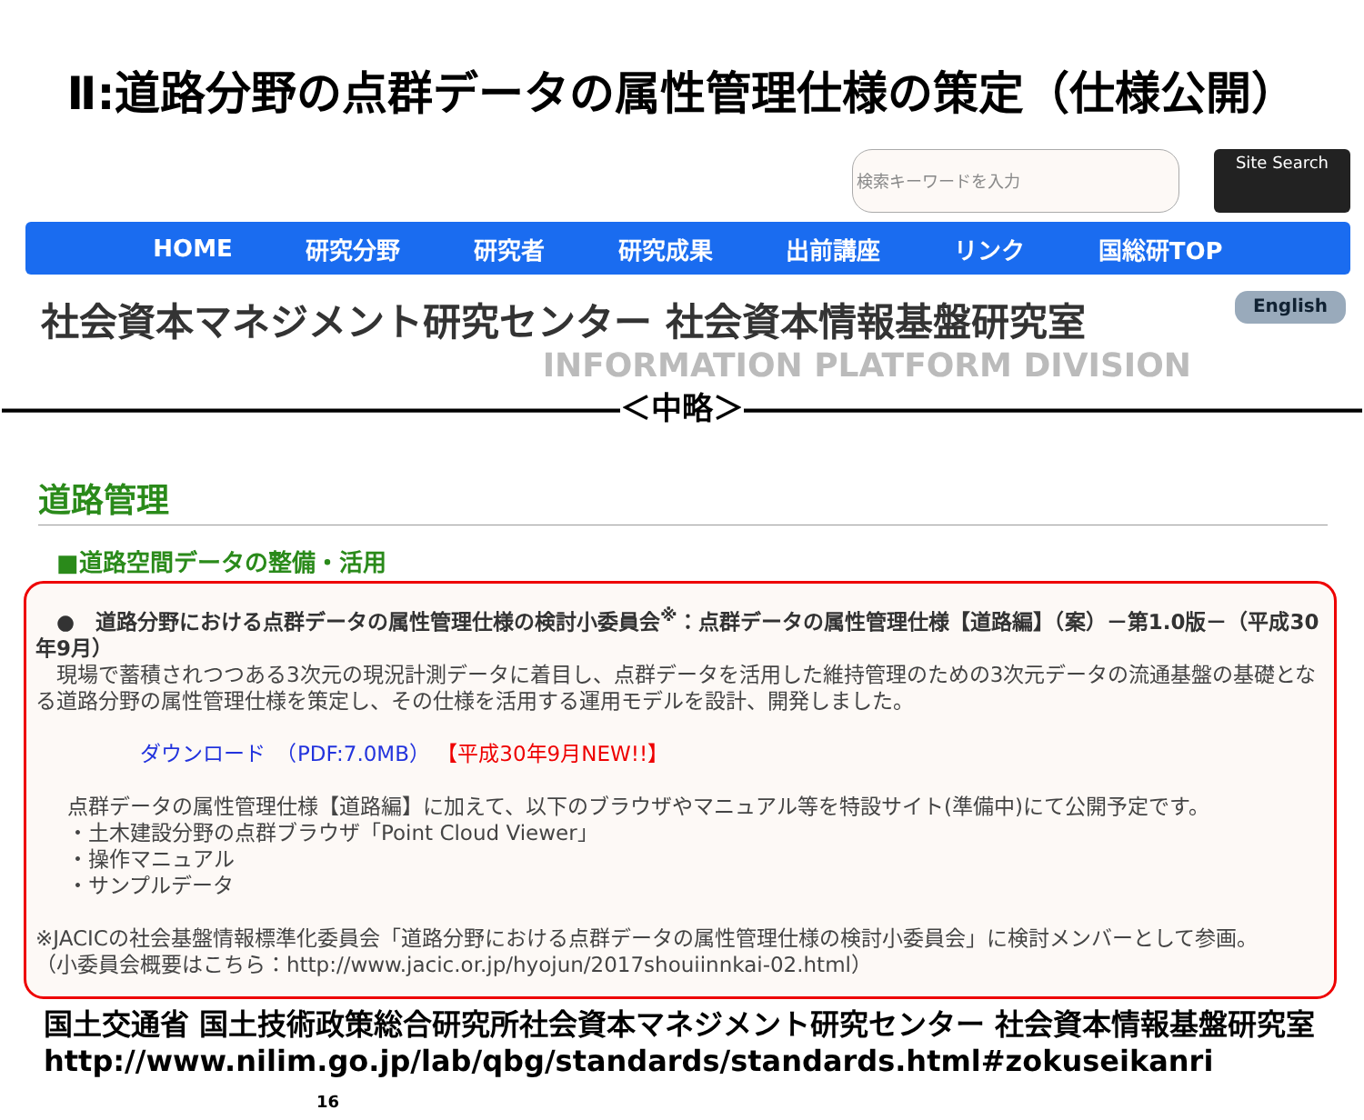Ⅱ:道路分野の点群データの属性管理仕様の策定（仕様公開）
検索キーワードを入力
Site Search
HOME 研究分野 研究者 研究成果 出前講座 リンク 国総研TOP
社会資本マネジメント研究センター 社会資本情報基盤研究室
English
INFORMATION PLATFORM DIVISION
――――――――――――――――――――＜中略＞――――――――――――――――――――
道路管理
■道路空間データの整備・活用
　●　道路分野における点群データの属性管理仕様の検討小委員会<sup>※</sup>：点群データの属性管理仕様【道路編】（案）－第1.0版－（平成30年9月）
　現場で蓄積されつつある3次元の現況計測データに着目し、点群データを活用した維持管理のための3次元データの流通基盤の基礎となる道路分野の属性管理仕様を策定し、その仕様を活用する運用モデルを設計、開発しました。
ダウンロード　（PDF:7.0MB） 【平成30年9月NEW!!】
点群データの属性管理仕様【道路編】に加えて、以下のブラウザやマニュアル等を特設サイト(準備中)にて公開予定です。
・土木建設分野の点群ブラウザ「Point Cloud Viewer」
・操作マニュアル
・サンプルデータ
※JACICの社会基盤情報標準化委員会「道路分野における点群データの属性管理仕様の検討小委員会」に検討メンバーとして参画。
（小委員会概要はこちら：http://www.jacic.or.jp/hyojun/2017shouiinnkai-02.html）
国土交通省 国土技術政策総合研究所社会資本マネジメント研究センター 社会資本情報基盤研究室
http://www.nilim.go.jp/lab/qbg/standards/standards.html#zokuseikanri 16